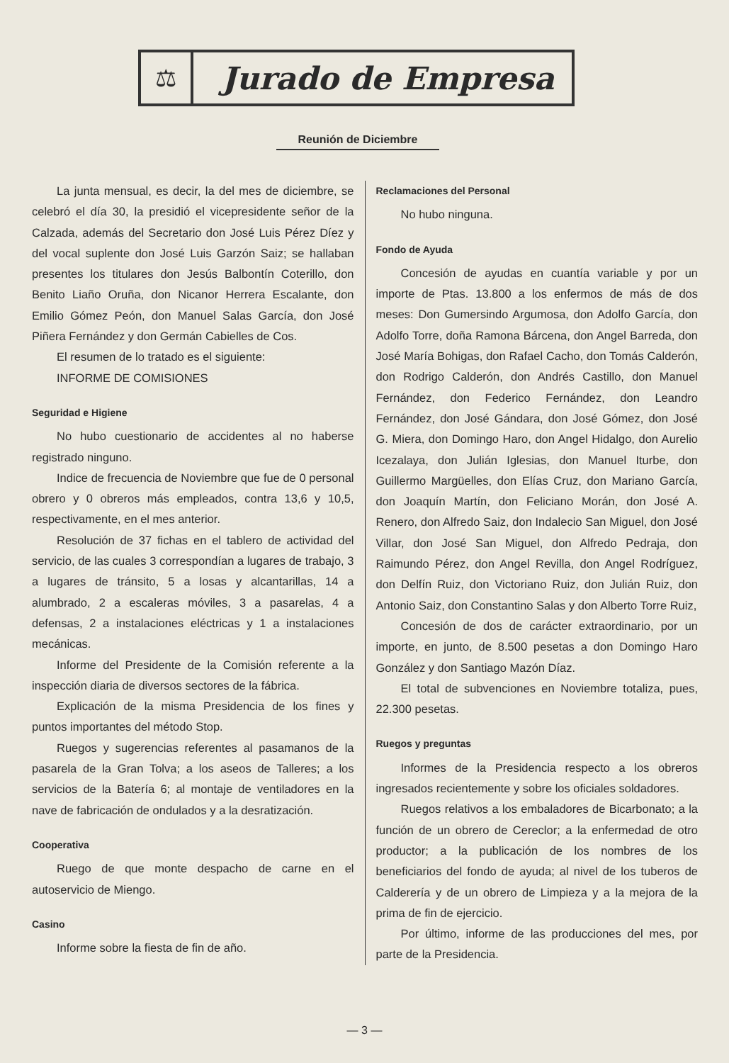⚖
Jurado de Empresa
Reunión de Diciembre
La junta mensual, es decir, la del mes de diciembre, se celebró el día 30, la presidió el vicepresidente señor de la Calzada, además del Secretario don José Luis Pérez Díez y del vocal suplente don José Luis Garzón Saiz; se hallaban presentes los titulares don Jesús Balbontín Coterillo, don Benito Liaño Oruña, don Nicanor Herrera Escalante, don Emilio Gómez Peón, don Manuel Salas García, don José Piñera Fernández y don Germán Cabielles de Cos.
El resumen de lo tratado es el siguiente:
INFORME DE COMISIONES
Seguridad e Higiene
No hubo cuestionario de accidentes al no haberse registrado ninguno.
Indice de frecuencia de Noviembre que fue de 0 personal obrero y 0 obreros más empleados, contra 13,6 y 10,5, respectivamente, en el mes anterior.
Resolución de 37 fichas en el tablero de actividad del servicio, de las cuales 3 correspondían a lugares de trabajo, 3 a lugares de tránsito, 5 a losas y alcantarillas, 14 a alumbrado, 2 a escaleras móviles, 3 a pasarelas, 4 a defensas, 2 a instalaciones eléctricas y 1 a instalaciones mecánicas.
Informe del Presidente de la Comisión referente a la inspección diaria de diversos sectores de la fábrica.
Explicación de la misma Presidencia de los fines y puntos importantes del método Stop.
Ruegos y sugerencias referentes al pasamanos de la pasarela de la Gran Tolva; a los aseos de Talleres; a los servicios de la Batería 6; al montaje de ventiladores en la nave de fabricación de ondulados y a la desratización.
Cooperativa
Ruego de que monte despacho de carne en el autoservicio de Miengo.
Casino
Informe sobre la fiesta de fin de año.
Reclamaciones del Personal
No hubo ninguna.
Fondo de Ayuda
Concesión de ayudas en cuantía variable y por un importe de Ptas. 13.800 a los enfermos de más de dos meses: Don Gumersindo Argumosa, don Adolfo García, don Adolfo Torre, doña Ramona Bárcena, don Angel Barreda, don José María Bohigas, don Rafael Cacho, don Tomás Calderón, don Rodrigo Calderón, don Andrés Castillo, don Manuel Fernández, don Federico Fernández, don Leandro Fernández, don José Gándara, don José Gómez, don José G. Miera, don Domingo Haro, don Angel Hidalgo, don Aurelio Icezalaya, don Julián Iglesias, don Manuel Iturbe, don Guillermo Margüelles, don Elías Cruz, don Mariano García, don Joaquín Martín, don Feliciano Morán, don José A. Renero, don Alfredo Saiz, don Indalecio San Miguel, don José Villar, don José San Miguel, don Alfredo Pedraja, don Raimundo Pérez, don Angel Revilla, don Angel Rodríguez, don Delfín Ruiz, don Victoriano Ruiz, don Julián Ruiz, don Antonio Saiz, don Constantino Salas y don Alberto Torre Ruiz,
Concesión de dos de carácter extraordinario, por un importe, en junto, de 8.500 pesetas a don Domingo Haro González y don Santiago Mazón Díaz.
El total de subvenciones en Noviembre totaliza, pues, 22.300 pesetas.
Ruegos y preguntas
Informes de la Presidencia respecto a los obreros ingresados recientemente y sobre los oficiales soldadores.
Ruegos relativos a los embaladores de Bicarbonato; a la función de un obrero de Cereclor; a la enfermedad de otro productor; a la publicación de los nombres de los beneficiarios del fondo de ayuda; al nivel de los tuberos de Calderería y de un obrero de Limpieza y a la mejora de la prima de fin de ejercicio.
Por último, informe de las producciones del mes, por parte de la Presidencia.
— 3 —